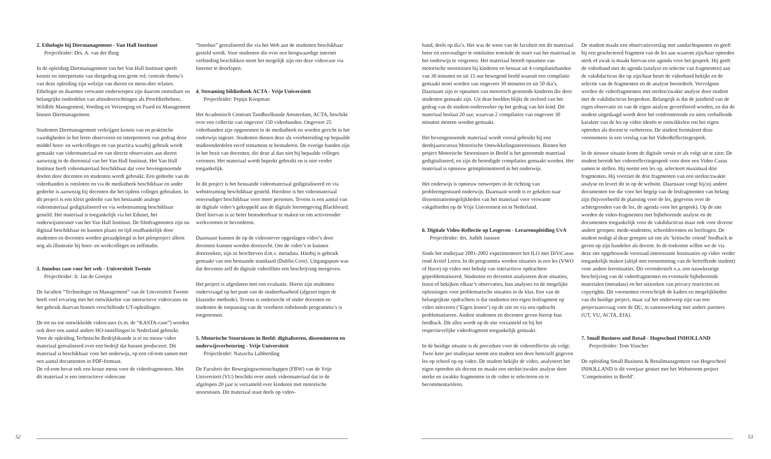2. Ethologie bij Diermanagement - Van Hall Instituut
Projectleider: Drs. A. van der Burg
In de opleiding Diermanagement van het Van Hall Instituut speelt kennis en interpretatie van diergedrag een grote rol; centrale thema’s van deze opleiding zijn welzijn van dieren en mens-dier relaties. Ethologie en daarmee verwante onderwerpen zijn daarom onmisbare en belangrijke onderdelen van afstudeerrichtingen als Proefdierbeheer, Wildlife Management, Voeding en Verzorging en Paard en Management binnen Diermanagement.
Studenten Diermanagement verkrijgen kennis van en praktische vaardigheden in het leren observeren en interpreteren van gedrag door middel hoor- en werkcolleges en van practica waarbij gebruik wordt gemaakt van videomateriaal en van directe observaties aan dieren aanwezig in de dierenstal van het Van Hall Instituut. Het Van Hall Instituut heeft videomateriaal beschikbaar dat voor bovengenoemde doelen door docenten en studenten wordt gebruikt. Een gedeelte van de videobanden is ontsloten en via de mediatheek beschikbaar en ander gedeelte is aanwezig bij docenten die het tijdens colleges gebruiken. In dit project is een klein gedeelte van het bestaande analoge videomateriaal gedigitaliseerd en via webstreaming beschikbaar gesteld. Het materiaal is toegankelijk via het Edunet, het onderwijsintranet van het Van Hall Instituut. De filmfragmenten zijn nu digitaal beschikbaar en kunnen plaats en tijd onafhankelijk door studenten en docenten worden geraadpleegd in het pilotproject alleen nog als illustratie bij hoor- en werkcolleges en zelfstudie.
3. Innobus case voor het web - Universiteit Twente
Projectleider: Ir. Jan de Goeijen
De faculteit “Technologie en Management” van de Universiteit Twente heeft veel ervaring met het ontwikkelen van interactieve videocases en het gebruik daarvan binnen verschillende UT-opleidingen.
De tot nu toe ontwikkelde videocases (o.m. de “KASTA-case”) worden ook door een aantal andere HO-instellingen in Nederland gebruikt. Voor de opleiding Technische Bedrijfskunde is er nu nieuw video materiaal gerealiseerd over een bedrijf dat bussen produceert. Dit materiaal is beschikbaar voor het onderwijs, op een cd-rom samen met een aantal documenten in PDF-formaat.
De cd-rom bevat ook een keuze menu voor de videofragmenten. Met dit materiaal is een interactieve videocase
“Innobus” gerealiseerd die via het Web aan de studenten beschikbaar gesteld wordt. Voor studenten die over een hoogwaardige internet verbinding beschikken moet het mogelijk zijn om deze videocase via Internet te doorlopen.
4. Streaming bibliotheek ACTA - Vrije Universiteit
Projectleider: Pepijn Koopman
Het Academisch Centrum Tandheelkunde Amsterdam, ACTA, beschikt over een collectie van ongeveer 150 videobanden. Ongeveer 25 videobanden zijn opgenomen in de mediatheek en worden gericht in het onderwijs ingezet. Studenten dienen deze als voorbereiding op bepaalde studieonderdelen en/of tentamens te bestuderen. De overige banden zijn in het bezit van docenten, die deze al dan niet bij bepaalde colleges vertonen. Het materiaal wordt beperkt gebruikt en is niet verder toegankelijk.
In dit project is het bestaande videomateriaal gedigitaliseerd en via webstreaming beschikbaar gesteld. Hierdoor is het videomateriaal eenvoudiger beschikbaar voor meer personen. Tevens is een aantal van de digitale video’s gekoppeld aan de digitale leeromgeving Blackboard. Doel hiervan is ze beter bestudeerbaar te maken en om activerender werkvormen te bevorderen.
Daarnaast kunnen de op de videoserver opgeslagen video’s door docenten kunnen worden doorzocht. Om de video’s te kunnen doorzoeken, zijn ze beschreven d.m.v. metadata. Hierbij is gebruik gemaakt van een bestaande standaard (Dublin Core). Uitgangspunt was dat docenten zelf de digitale videofilms een beschrijving meegeven.
Het project is afgesloten met een evaluatie. Hierin zijn studenten ondervraagd op het punt van de studeerbaarheid (afgezet tegen de klassieke methode). Tevens is onderzocht of onder docenten en studenten de toepassing van de voorheen onbekende programma’s is toegenomen.
5. Motorische Stoornissen in Beeld: digitaliseren, dissemineren en onderwijsverbetering - Vrije Universiteit
Projectleider: Natascha Lubberding
De Faculteit der Bewegingswetenschappen (FBW) van de Vrije Universiteit (VU) beschikt over uniek videomateriaal dat in de afgelopen 20 jaar is verzameld over kinderen met motorische stoornissen. Dit materiaal staat deels op video-
band, deels op dia’s. Het was de wens van de faculteit om dit materiaal beter en eenvoudiger te ontsluiten teneinde de inzet van het materiaal in het onderwijs te vergroten. Het materiaal betreft opnamen van motorische stoornissen bij kinderen en bestaat uit 4 compilatiebanden van 30 minuten en uit 15 uur bewegend beeld waaruit een compilatie gemaakt moet worden van ongeveer 30 minuten en uit 50 dia’s. Daarnaast zijn er opnamen van motorisch gestoorde kinderen die door studenten gemaakt zijn. Uit deze beelden blijkt de invloed van het gedrag van de student-onderzoeker op het gedrag van het kind. Dit materiaal beslaat 20 uur, waarvan 2 compilaties van ongeveer 30 minuten moeten worden gemaakt.
Het bovengenoemde materiaal wordt vooral gebruikt bij een derdejaarscursus Motorische Ontwikkelingsstoornissen. Binnen het project Motorische Stoornissen in Beeld is het genoemde materiaal gedigitaliseerd, en zijn de benodigde compilaties gemaakt worden. Het materiaal is opnieuw geïmplementeerd in het onderwijs.
Het onderwijs is opnieuw ontworpen in de richting van probleemgestuurd onderwijs. Daarnaast wordt is er gekeken naar disseminatiemogelijkheden van het materiaal voor verwante vakgebieden op de Vrije Universiteit en in Nederland.
6. Digitale Video-Reflectie op Lesgeven - Lerarenopleiding UvA
Projectleider: drs. Judith Janssen
Sinds het studiejaar 2001-2002 experimenteert het ILO met DiViCasus rond Actief Leren. In dit programma worden situaties in een les (VWO of Havo) op video met behulp van interactieve opdrachten geproblematiseerd. Studenten en docenten analyseren deze situaties, lezen of bekijken elkaar’s observaties, hun analyses en de mogelijke oplossingen voor problematische situaties in de klas. Een van de belangrijkste opdrachten is dat studenten een eigen lesfragment op video inleveren (‘Eigen lessen’) op de site en via een opdracht problematiseren. Andere studenten en docenten geven hierop hun feedback. Dit alles wordt op de site verzameld en bij het respectievelijke videofragment toegankelijk gemaakt.
In de huidige situatie is de procedure voor de videoreflectie als volgt: Twee keer per studiejaar neemt een student een door hem/zelf gegeven les op school op op video. De student bekijkt de video, analyseert het eigen optreden als docent en maakt een sterkte/zwakte analyse door sterke en zwakke fragmenten in de video te selecteren en te becommentariëren.
De student maakt een observatieverslag met aandachtspunten en geeft bij een geselecteerd fragment van de les aan waarom zijn/haar optreden sterk of zwak is maakt hiervan een agenda voor het gesprek. Hij geeft de videoband met de agenda (analyse en selectie van fragmenten) aan de vakdidacticus die op zijn/haar beurt de videoband bekijkt en de selectie van de fragmenten en de analyse beoordeelt. Vervolgens worden de videofragmenten met sterkte/zwakte analyse door student met de vakdidacticus besproken. Belangrijk is dat de juistheid van de eigen observatie en van de eigen analyse geverifieerd worden, en dat de student uitgedaagd wordt door het confronterende en niets verhullende karakter van de les op video ideeën te ontwikkelen om het eigen optreden als docent te verbeteren. De student formuleert deze voornemens in een verslag van het VideoReflectiegesprek.
In de nieuwe situatie komt de digitale versie er als volgt uit te zien: De student bereidt het videoreflectiegesprek voor door een Video Casus samen te stellen. Hij neemt een les op, selecteert maximaal drie fragmenten. Hij voorziet de drie fragmenten van een sterkte/zwakte analyse en levert dit in op de website. Daarnaast voegt hij/zij andere documenten toe die voor het begrip van de lesfragmenten van belang zijn (bijvoorbeeld de planning voor de les, gegevens over de achtergronden van de les, de agenda voor het gesprek). Op de site worden de video-fragmenten met bijbehorende analyse en de documenten toegankelijk voor de vakdidacticus maar ook voor diverse andere groepen: mede-studenten, schooldocenten en leerlingen. De student nodigt al deze groepen uit om als ‘kritische vriend’ feedback te geven op zijn handelen als docent. In de toekomst willen we de via deze site opgebouwde voorraad interessante lessituaties op video verder toegankelijk maken (altijd met toestemming van de betreffende student) voor andere leersituaties. Dit veronderstelt o.a. een nauwkeurige beschrijving van de videofragmenten en eventuele bijbehorende materialen (metadata) en het uitzoeken van privacy restricties en copyrights. Dit voornemen overschrijdt de kaders en mogelijkheden van dit huidige project, maar zal het onderwerp zijn van een projectaanvraag voor de DU, in samenwerking met andere partners (UT, VU, ACTA, EfA).
7. Small Business and Retail - Hogeschool INHOLLAND
Projectleider: Tom Visscher
De opleiding Small Business & Retailmanagement van Hogeschool INHOLLAND is dit voorjaar gestart met het Webstroom project ‘Competenties in Beeld’.
52 53